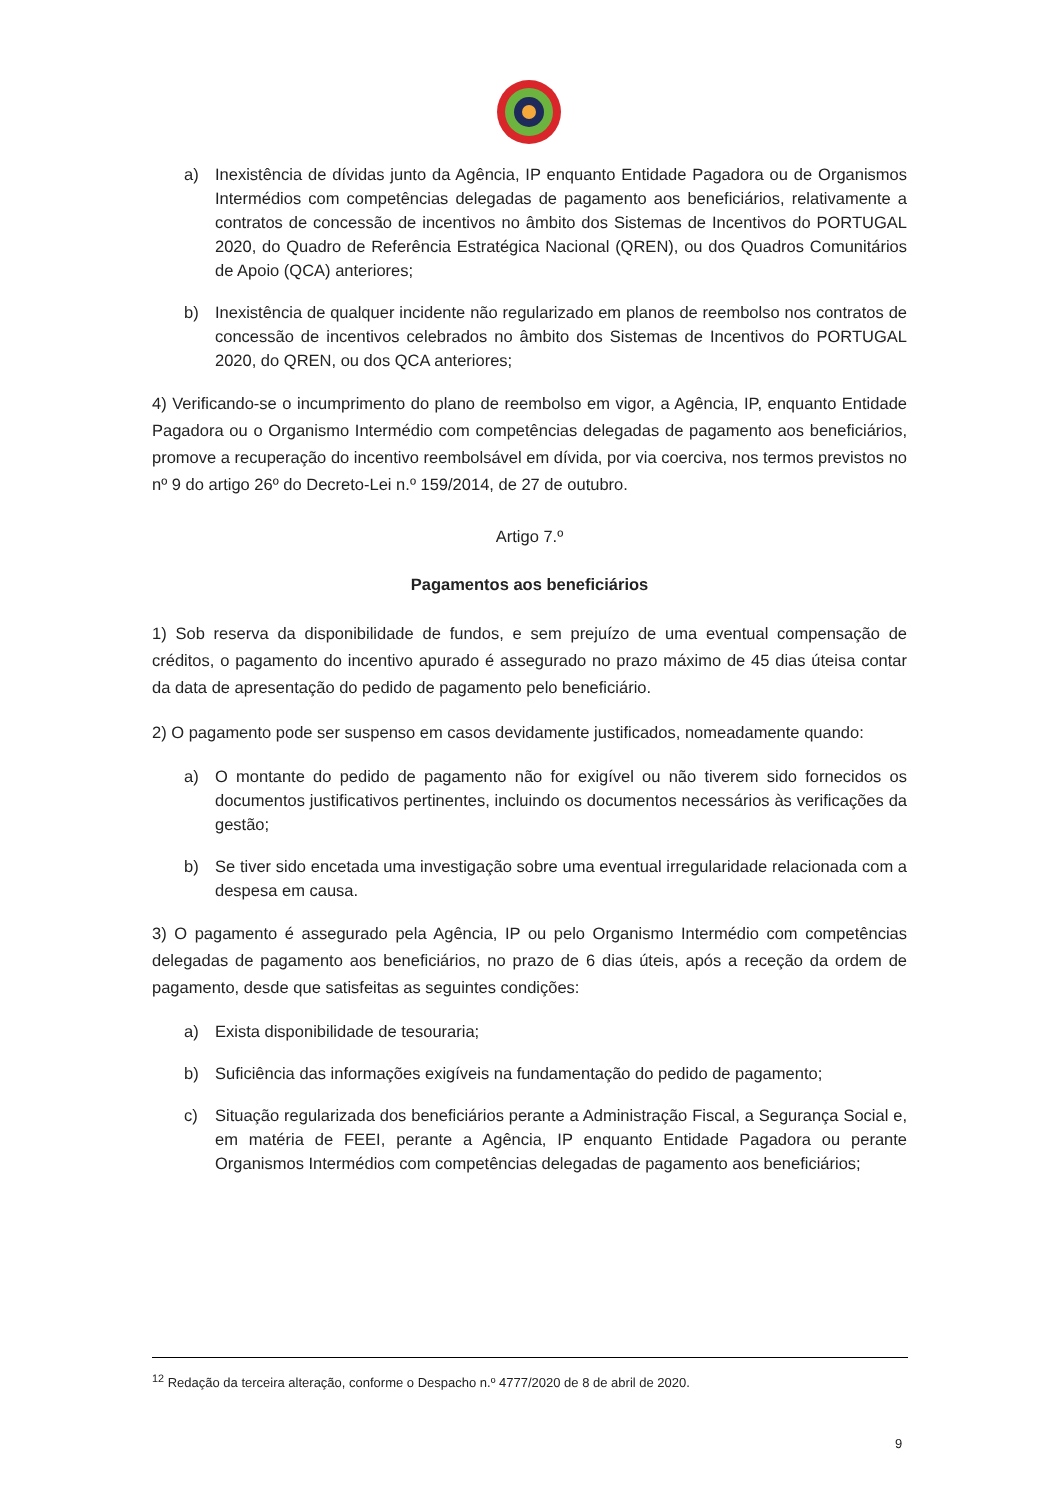a) Inexistência de dívidas junto da Agência, IP enquanto Entidade Pagadora ou de Organismos Intermédios com competências delegadas de pagamento aos beneficiários, relativamente a contratos de concessão de incentivos no âmbito dos Sistemas de Incentivos do PORTUGAL 2020, do Quadro de Referência Estratégica Nacional (QREN), ou dos Quadros Comunitários de Apoio (QCA) anteriores;
b) Inexistência de qualquer incidente não regularizado em planos de reembolso nos contratos de concessão de incentivos celebrados no âmbito dos Sistemas de Incentivos do PORTUGAL 2020, do QREN, ou dos QCA anteriores;
4) Verificando-se o incumprimento do plano de reembolso em vigor, a Agência, IP, enquanto Entidade Pagadora ou o Organismo Intermédio com competências delegadas de pagamento aos beneficiários, promove a recuperação do incentivo reembolsável em dívida, por via coerciva, nos termos previstos no nº 9 do artigo 26º do Decreto-Lei n.º 159/2014, de 27 de outubro.
Artigo 7.º
Pagamentos aos beneficiários
1) Sob reserva da disponibilidade de fundos, e sem prejuízo de uma eventual compensação de créditos, o pagamento do incentivo apurado é assegurado no prazo máximo de 45 dias úteisa contar da data de apresentação do pedido de pagamento pelo beneficiário.
2) O pagamento pode ser suspenso em casos devidamente justificados, nomeadamente quando:
a) O montante do pedido de pagamento não for exigível ou não tiverem sido fornecidos os documentos justificativos pertinentes, incluindo os documentos necessários às verificações da gestão;
b) Se tiver sido encetada uma investigação sobre uma eventual irregularidade relacionada com a despesa em causa.
3) O pagamento é assegurado pela Agência, IP ou pelo Organismo Intermédio com competências delegadas de pagamento aos beneficiários, no prazo de 6 dias úteis, após a receção da ordem de pagamento, desde que satisfeitas as seguintes condições:
a) Exista disponibilidade de tesouraria;
b) Suficiência das informações exigíveis na fundamentação do pedido de pagamento;
c) Situação regularizada dos beneficiários perante a Administração Fiscal, a Segurança Social e, em matéria de FEEI, perante a Agência, IP enquanto Entidade Pagadora ou perante Organismos Intermédios com competências delegadas de pagamento aos beneficiários;
<sup>12</sup> Redação da terceira alteração, conforme o Despacho n.º 4777/2020 de 8 de abril de 2020.
9